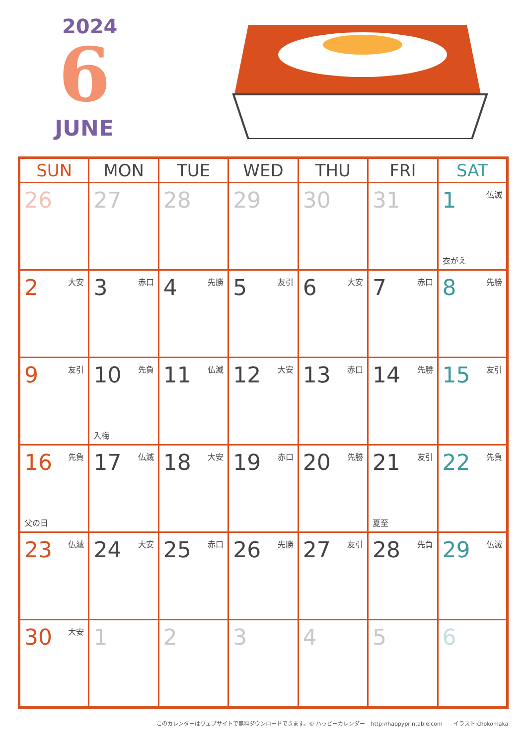2024
6
JUNE
| SUN | MON | TUE | WED | THU | FRI | SAT |
| --- | --- | --- | --- | --- | --- | --- |
| 26 | 27 | 28 | 29 | 30 | 31 | 1 仏滅 衣がえ |
| 2 大安 | 3 赤口 | 4 先勝 | 5 友引 | 6 大安 | 7 赤口 | 8 先勝 |
| 9 友引 | 10 先負 入梅 | 11 仏滅 | 12 大安 | 13 赤口 | 14 先勝 | 15 友引 |
| 16 先負 父の日 | 17 仏滅 | 18 大安 | 19 赤口 | 20 先勝 | 21 友引 夏至 | 22 先負 |
| 23 仏滅 | 24 大安 | 25 赤口 | 26 先勝 | 27 友引 | 28 先負 | 29 仏滅 |
| 30 大安 | 1 | 2 | 3 | 4 | 5 | 6 |
このカレンダーはウェブサイトで無料ダウンロードできます。© ハッピーカレンダー　http://happyprintable.com　　イラスト:chokomaka